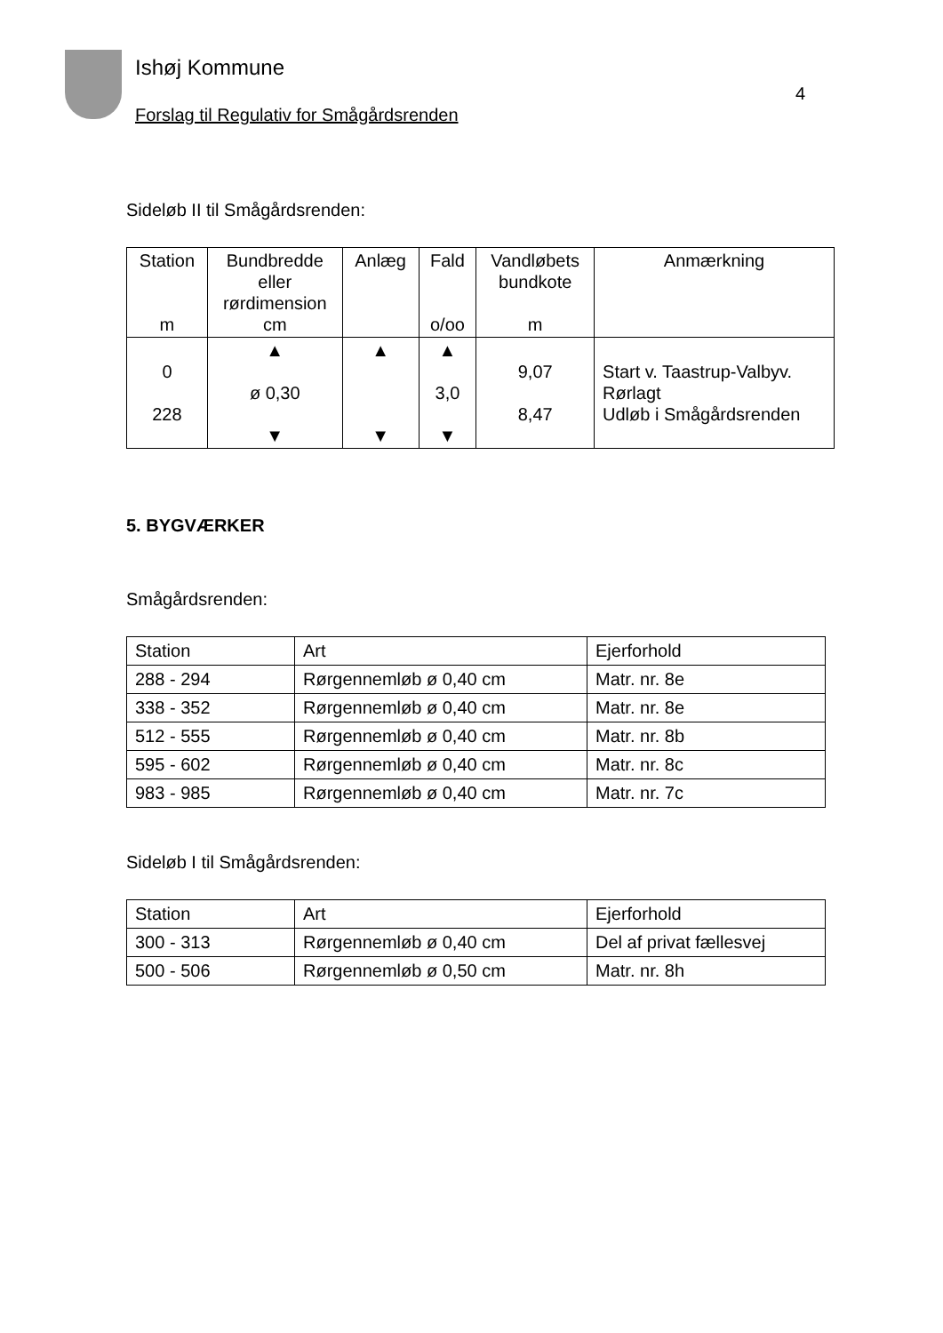Ishøj Kommune
Forslag til Regulativ for Smågårdsrenden
4
Sideløb II til Smågårdsrenden:
| Station m | Bundbredde eller rørdimension cm | Anlæg | Fald o/oo | Vandløbets bundkote m | Anmærkning |
| --- | --- | --- | --- | --- | --- |
| 0 228 | ▲ ø 0,30 ▼ | ▲ ▼ | ▲ 3,0 ▼ | 9,07 8,47 | Start v. Taastrup-Valbyv. Rørlagt Udløb i Smågårdsrenden |
5. BYGVÆRKER
Smågårdsrenden:
| Station | Art | Ejerforhold |
| 288 - 294 | Rørgennemløb ø 0,40 cm | Matr. nr. 8e |
| 338 - 352 | Rørgennemløb ø 0,40 cm | Matr. nr. 8e |
| 512 - 555 | Rørgennemløb ø 0,40 cm | Matr. nr. 8b |
| 595 - 602 | Rørgennemløb ø 0,40 cm | Matr. nr. 8c |
| 983 - 985 | Rørgennemløb ø 0,40 cm | Matr. nr. 7c |
Sideløb I til Smågårdsrenden:
| Station | Art | Ejerforhold |
| 300 - 313 | Rørgennemløb ø 0,40 cm | Del af privat fællesvej |
| 500 - 506 | Rørgennemløb ø 0,50 cm | Matr. nr. 8h |